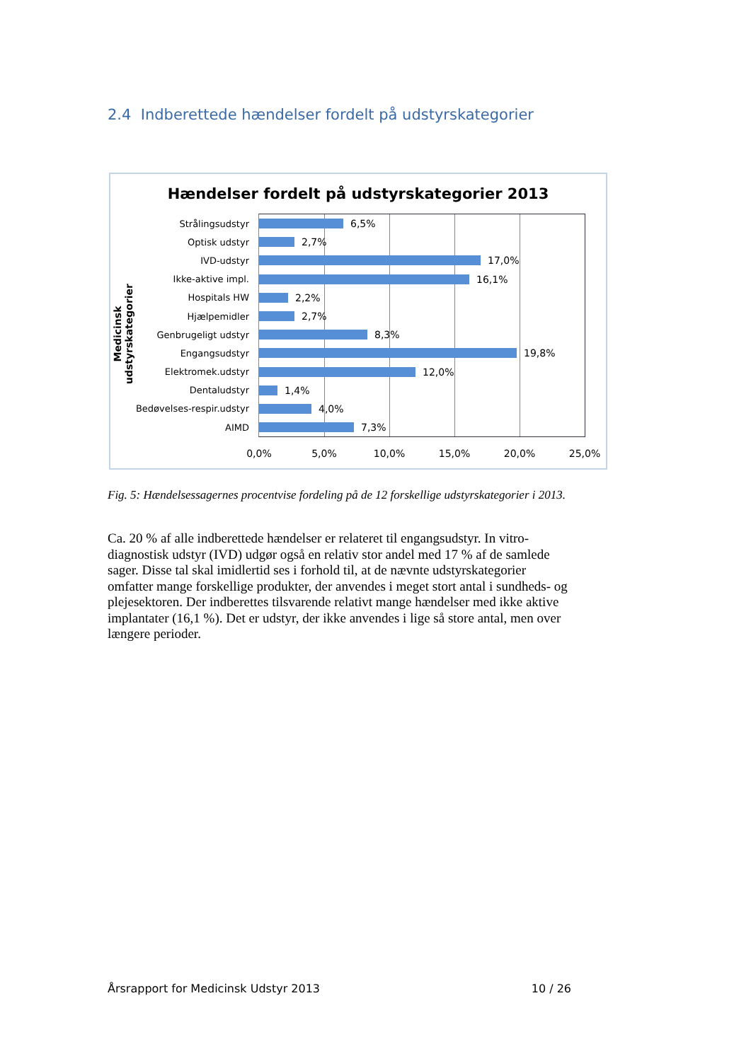2.4 Indberettede hændelser fordelt på udstyrskategorier
Hændelser fordelt på udstyrskategorier 2013
Medicinsk udstyrskategorier
Strålingsudstyr
6,5%
Optisk udstyr
2,7%
IVD-udstyr
17,0%
Ikke-aktive impl.
16,1%
Hospitals HW
2,2%
Hjælpemidler
2,7%
Genbrugeligt udstyr
8,3%
Engangsudstyr
19,8%
Elektromek.udstyr
12,0%
Dentaludstyr
1,4%
Bedøvelses-respir.udstyr
4,0%
AIMD
7,3%
0,0% 5,0% 10,0% 15,0% 20,0% 25,0%
Fig. 5: Hændelsessagernes procentvise fordeling på de 12 forskellige udstyrskategorier i 2013.
Ca. 20 % af alle indberettede hændelser er relateret til engangsudstyr. In vitro-diagnostisk udstyr (IVD) udgør også en relativ stor andel med 17 % af de samlede sager. Disse tal skal imidlertid ses i forhold til, at de nævnte udstyrskategorier omfatter mange forskellige produkter, der anvendes i meget stort antal i sundheds- og plejesektoren. Der indberettes tilsvarende relativt mange hændelser med ikke aktive implantater (16,1 %). Det er udstyr, der ikke anvendes i lige så store antal, men over længere perioder.
Årsrapport for Medicinsk Udstyr 2013 10 / 26